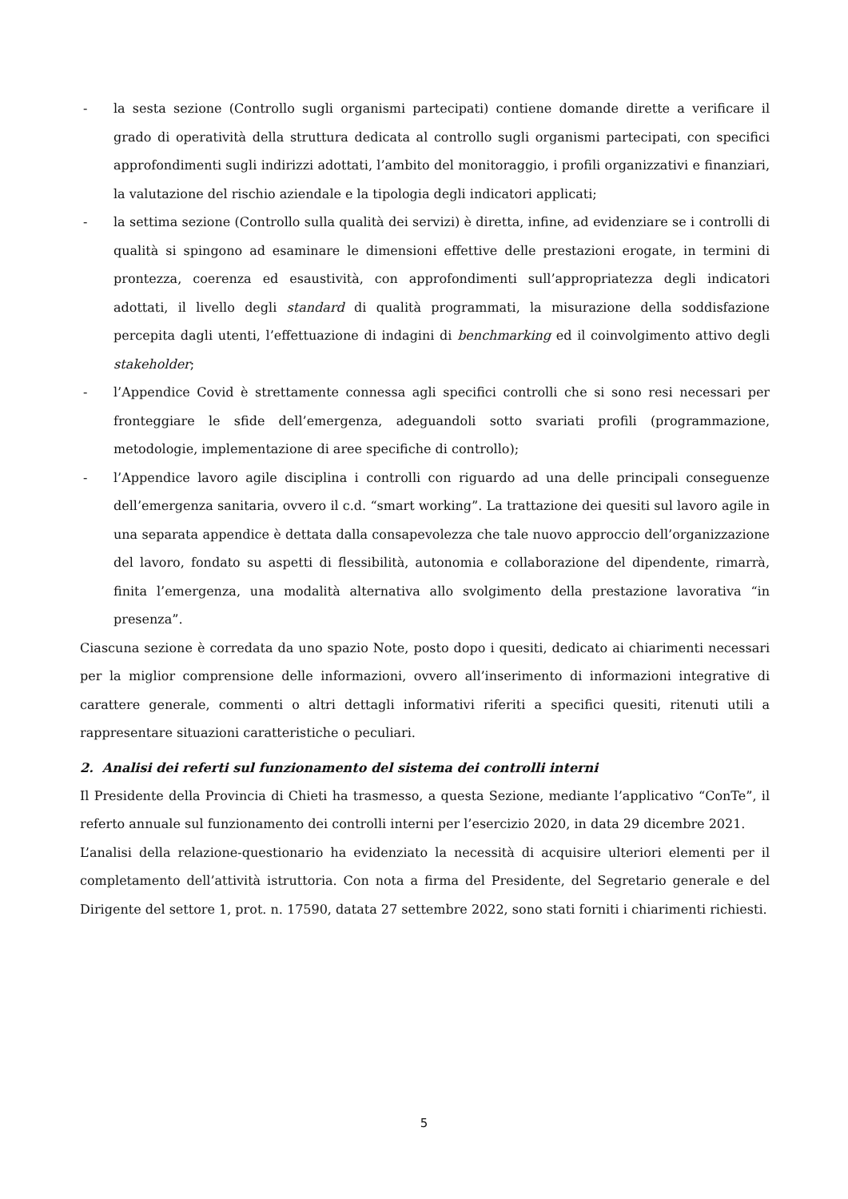- la sesta sezione (Controllo sugli organismi partecipati) contiene domande dirette a verificare il grado di operatività della struttura dedicata al controllo sugli organismi partecipati, con specifici approfondimenti sugli indirizzi adottati, l’ambito del monitoraggio, i profili organizzativi e finanziari, la valutazione del rischio aziendale e la tipologia degli indicatori applicati;
- la settima sezione (Controllo sulla qualità dei servizi) è diretta, infine, ad evidenziare se i controlli di qualità si spingono ad esaminare le dimensioni effettive delle prestazioni erogate, in termini di prontezza, coerenza ed esaustività, con approfondimenti sull’appropriatezza degli indicatori adottati, il livello degli standard di qualità programmati, la misurazione della soddisfazione percepita dagli utenti, l’effettuazione di indagini di benchmarking ed il coinvolgimento attivo degli stakeholder;
- l’Appendice Covid è strettamente connessa agli specifici controlli che si sono resi necessari per fronteggiare le sfide dell’emergenza, adeguandoli sotto svariati profili (programmazione, metodologie, implementazione di aree specifiche di controllo);
- l’Appendice lavoro agile disciplina i controlli con riguardo ad una delle principali conseguenze dell’emergenza sanitaria, ovvero il c.d. “smart working”. La trattazione dei quesiti sul lavoro agile in una separata appendice è dettata dalla consapevolezza che tale nuovo approccio dell’organizzazione del lavoro, fondato su aspetti di flessibilità, autonomia e collaborazione del dipendente, rimarrà, finita l’emergenza, una modalità alternativa allo svolgimento della prestazione lavorativa “in presenza”.
Ciascuna sezione è corredata da uno spazio Note, posto dopo i quesiti, dedicato ai chiarimenti necessari per la miglior comprensione delle informazioni, ovvero all’inserimento di informazioni integrative di carattere generale, commenti o altri dettagli informativi riferiti a specifici quesiti, ritenuti utili a rappresentare situazioni caratteristiche o peculiari.
2. Analisi dei referti sul funzionamento del sistema dei controlli interni
Il Presidente della Provincia di Chieti ha trasmesso, a questa Sezione, mediante l’applicativo “ConTe”, il referto annuale sul funzionamento dei controlli interni per l’esercizio 2020, in data 29 dicembre 2021.
L’analisi della relazione-questionario ha evidenziato la necessità di acquisire ulteriori elementi per il completamento dell’attività istruttoria. Con nota a firma del Presidente, del Segretario generale e del Dirigente del settore 1, prot. n. 17590, datata 27 settembre 2022, sono stati forniti i chiarimenti richiesti.
5